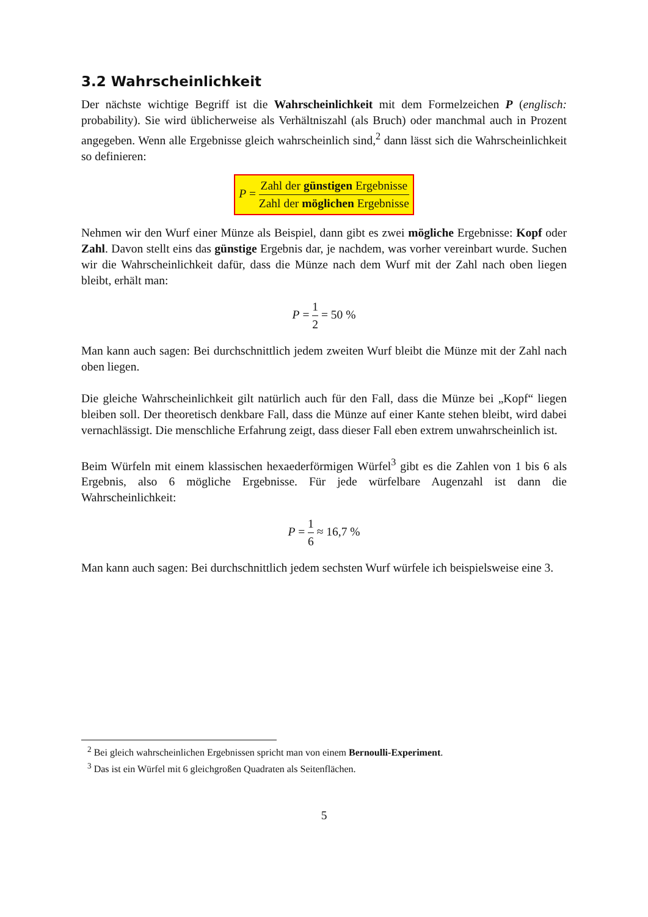3.2 Wahrscheinlichkeit
Der nächste wichtige Begriff ist die Wahrscheinlichkeit mit dem Formelzeichen P (englisch: probability). Sie wird üblicherweise als Verhältniszahl (als Bruch) oder manchmal auch in Prozent angegeben. Wenn alle Ergebnisse gleich wahrscheinlich sind,<sup>2</sup> dann lässt sich die Wahrscheinlichkeit so definieren:
P = Zahl der günstigen Ergebnisse Zahl der möglichen Ergebnisse
Nehmen wir den Wurf einer Münze als Beispiel, dann gibt es zwei mögliche Ergebnisse: Kopf oder Zahl. Davon stellt eins das günstige Ergebnis dar, je nachdem, was vorher vereinbart wurde. Suchen wir die Wahrscheinlichkeit dafür, dass die Münze nach dem Wurf mit der Zahl nach oben liegen bleibt, erhält man:
P = 1 2 = 50 %
Man kann auch sagen: Bei durchschnittlich jedem zweiten Wurf bleibt die Münze mit der Zahl nach oben liegen.
Die gleiche Wahrscheinlichkeit gilt natürlich auch für den Fall, dass die Münze bei „Kopf“ liegen bleiben soll. Der theoretisch denkbare Fall, dass die Münze auf einer Kante stehen bleibt, wird dabei vernachlässigt. Die menschliche Erfahrung zeigt, dass dieser Fall eben extrem unwahrscheinlich ist.
Beim Würfeln mit einem klassischen hexaederförmigen Würfel<sup>3</sup> gibt es die Zahlen von 1 bis 6 als Ergebnis, also 6 mögliche Ergebnisse. Für jede würfelbare Augenzahl ist dann die Wahrscheinlichkeit:
P = 1 6 ≈ 16,7 %
Man kann auch sagen: Bei durchschnittlich jedem sechsten Wurf würfele ich beispielsweise eine 3.
<sup>2</sup> Bei gleich wahrscheinlichen Ergebnissen spricht man von einem Bernoulli-Experiment.
<sup>3</sup> Das ist ein Würfel mit 6 gleichgroßen Quadraten als Seitenflächen.
5